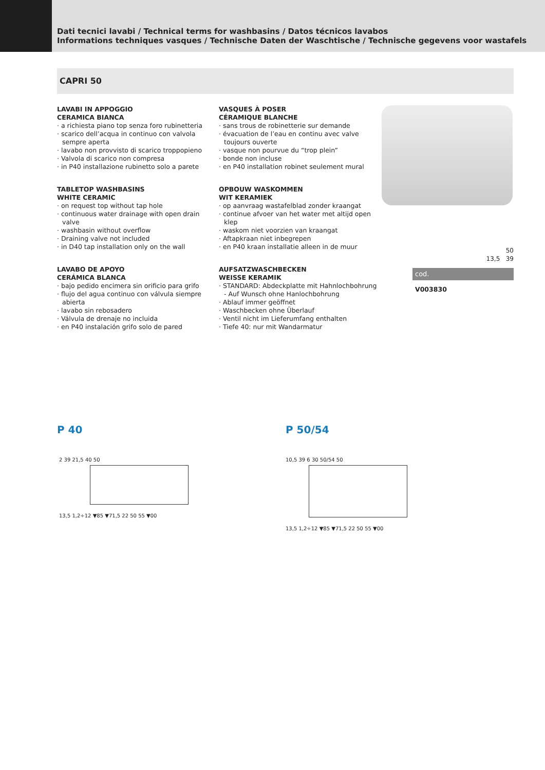Dati tecnici lavabi / Technical terms for washbasins / Datos técnicos lavabos
Informations techniques vasques / Technische Daten der Waschtische / Technische gegevens voor wastafels
CAPRI 50
LAVABI IN APPOGGIO
CERAMICA BIANCA
· a richiesta piano top senza foro rubinetteria
· scarico dell’acqua in continuo con valvola sempre aperta
· lavabo non provvisto di scarico troppopieno
· Valvola di scarico non compresa
· in P40 installazione rubinetto solo a parete
TABLETOP WASHBASINS
WHITE CERAMIC
· on request top without tap hole
· continuous water drainage with open drain valve
· washbasin without overflow
· Draining valve not included
· in D40 tap installation only on the wall
LAVABO DE APOYO
CERÁMICA BLANCA
· bajo pedido encimera sin orificio para grifo
· flujo del agua continuo con válvula siempre abierta
· lavabo sin rebosadero
· Válvula de drenaje no incluida
· en P40 instalación grifo solo de pared
VASQUES À POSER
CÉRAMIQUE BLANCHE
· sans trous de robinetterie sur demande
· évacuation de l’eau en continu avec valve toujours ouverte
· vasque non pourvue du “trop plein”
· bonde non incluse
· en P40 installation robinet seulement mural
OPBOUW WASKOMMEN
WIT KERAMIEK
· op aanvraag wastafelblad zonder kraangat
· continue afvoer van het water met altijd open klep
· waskom niet voorzien van kraangat
· Aftapkraan niet inbegrepen
· en P40 kraan installatie alleen in de muur
AUFSATZWASCHBECKEN
WEISSE KERAMIK
· STANDARD: Abdeckplatte mit Hahnlochbohrung - Auf Wunsch ohne Hanlochbohrung
· Ablauf immer geöffnet
· Waschbecken ohne Überlauf
· Ventil nicht im Lieferumfang enthalten
· Tiefe 40: nur mit Wandarmatur
50
13,5 39
cod.
V003830
P 40 P 50/54
2 39 21,5 40 50
13,5 1,2÷12 ▼85 ▼71,5 22 50 55 ▼00
10,5 39 6 30 50/54 50
13,5 1,2÷12 ▼85 ▼71,5 22 50 55 ▼00